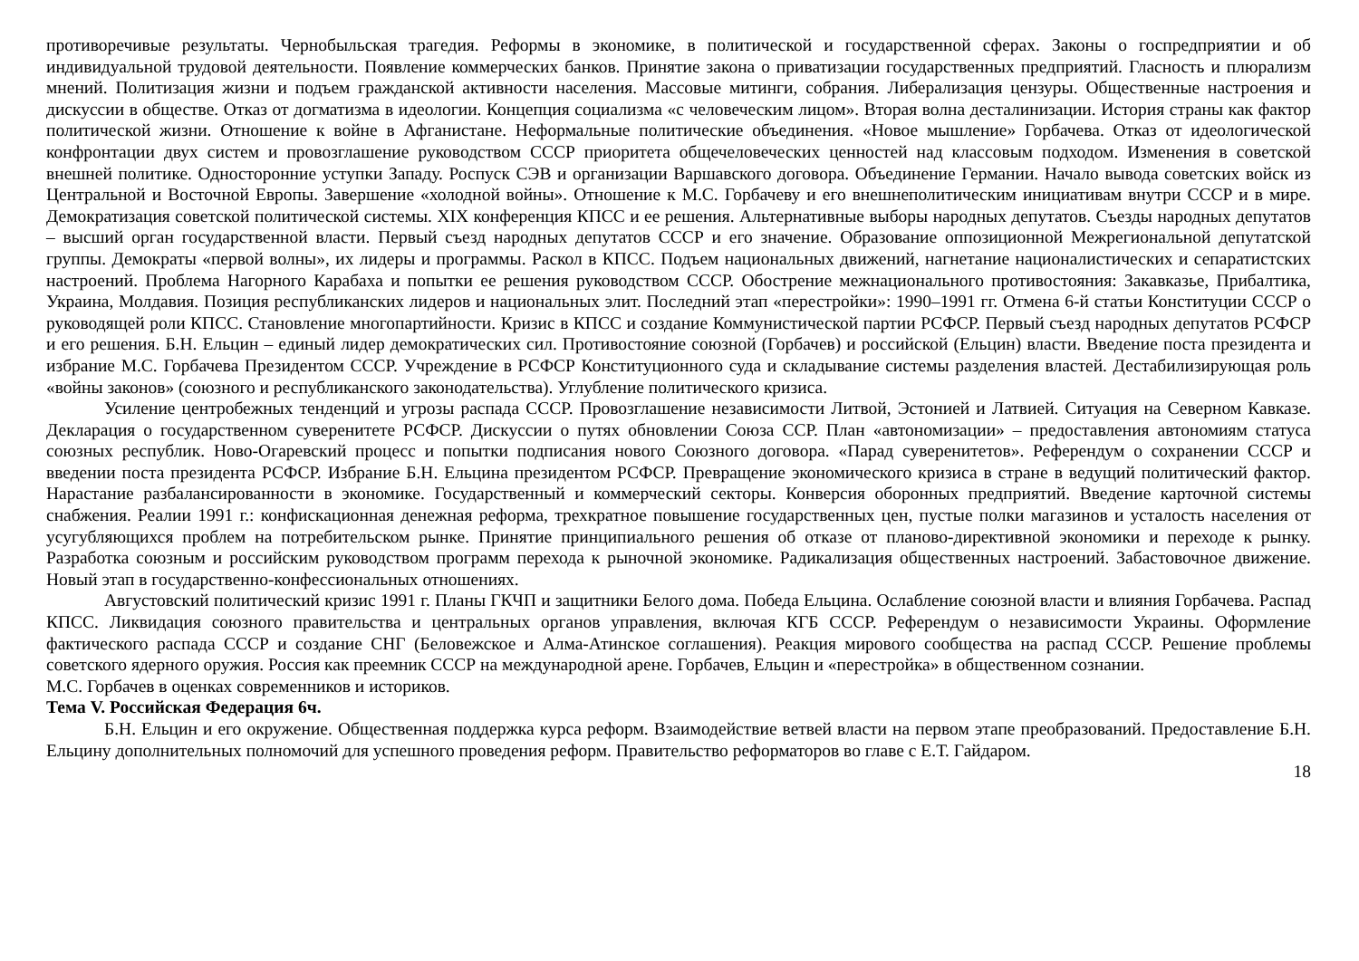противоречивые результаты. Чернобыльская трагедия. Реформы в экономике, в политической и государственной сферах. Законы о госпредприятии и об индивидуальной трудовой деятельности. Появление коммерческих банков. Принятие закона о приватизации государственных предприятий. Гласность и плюрализм мнений. Политизация жизни и подъем гражданской активности населения. Массовые митинги, собрания. Либерализация цензуры. Общественные настроения и дискуссии в обществе. Отказ от догматизма в идеологии. Концепция социализма «с человеческим лицом». Вторая волна десталинизации. История страны как фактор политической жизни. Отношение к войне в Афганистане. Неформальные политические объединения. «Новое мышление» Горбачева. Отказ от идеологической конфронтации двух систем и провозглашение руководством СССР приоритета общечеловеческих ценностей над классовым подходом. Изменения в советской внешней политике. Односторонние уступки Западу. Роспуск СЭВ и организации Варшавского договора. Объединение Германии. Начало вывода советских войск из Центральной и Восточной Европы. Завершение «холодной войны». Отношение к М.С. Горбачеву и его внешнеполитическим инициативам внутри СССР и в мире. Демократизация советской политической системы. XIX конференция КПСС и ее решения. Альтернативные выборы народных депутатов. Съезды народных депутатов – высший орган государственной власти. Первый съезд народных депутатов СССР и его значение. Образование оппозиционной Межрегиональной депутатской группы. Демократы «первой волны», их лидеры и программы. Раскол в КПСС. Подъем национальных движений, нагнетание националистических и сепаратистских настроений. Проблема Нагорного Карабаха и попытки ее решения руководством СССР. Обострение межнационального противостояния: Закавказье, Прибалтика, Украина, Молдавия. Позиция республиканских лидеров и национальных элит. Последний этап «перестройки»: 1990–1991 гг. Отмена 6-й статьи Конституции СССР о руководящей роли КПСС. Становление многопартийности. Кризис в КПСС и создание Коммунистической партии РСФСР. Первый съезд народных депутатов РСФСР и его решения. Б.Н. Ельцин – единый лидер демократических сил. Противостояние союзной (Горбачев) и российской (Ельцин) власти. Введение поста президента и избрание М.С. Горбачева Президентом СССР. Учреждение в РСФСР Конституционного суда и складывание системы разделения властей. Дестабилизирующая роль «войны законов» (союзного и республиканского законодательства). Углубление политического кризиса.
Усиление центробежных тенденций и угрозы распада СССР. Провозглашение независимости Литвой, Эстонией и Латвией. Ситуация на Северном Кавказе. Декларация о государственном суверенитете РСФСР. Дискуссии о путях обновлении Союза ССР. План «автономизации» – предоставления автономиям статуса союзных республик. Ново-Огаревский процесс и попытки подписания нового Союзного договора. «Парад суверенитетов». Референдум о сохранении СССР и введении поста президента РСФСР. Избрание Б.Н. Ельцина президентом РСФСР. Превращение экономического кризиса в стране в ведущий политический фактор. Нарастание разбалансированности в экономике. Государственный и коммерческий секторы. Конверсия оборонных предприятий. Введение карточной системы снабжения. Реалии 1991 г.: конфискационная денежная реформа, трехкратное повышение государственных цен, пустые полки магазинов и усталость населения от усугубляющихся проблем на потребительском рынке. Принятие принципиального решения об отказе от планово-директивной экономики и переходе к рынку. Разработка союзным и российским руководством программ перехода к рыночной экономике. Радикализация общественных настроений. Забастовочное движение. Новый этап в государственно-конфессиональных отношениях.
Августовский политический кризис 1991 г. Планы ГКЧП и защитники Белого дома. Победа Ельцина. Ослабление союзной власти и влияния Горбачева. Распад КПСС. Ликвидация союзного правительства и центральных органов управления, включая КГБ СССР. Референдум о независимости Украины. Оформление фактического распада СССР и создание СНГ (Беловежское и Алма-Атинское соглашения). Реакция мирового сообщества на распад СССР. Решение проблемы советского ядерного оружия. Россия как преемник СССР на международной арене. Горбачев, Ельцин и «перестройка» в общественном сознании.
М.С. Горбачев в оценках современников и историков.
Тема V. Российская Федерация 6ч.
Б.Н. Ельцин и его окружение. Общественная поддержка курса реформ. Взаимодействие ветвей власти на первом этапе преобразований. Предоставление Б.Н. Ельцину дополнительных полномочий для успешного проведения реформ. Правительство реформаторов во главе с Е.Т. Гайдаром.
18